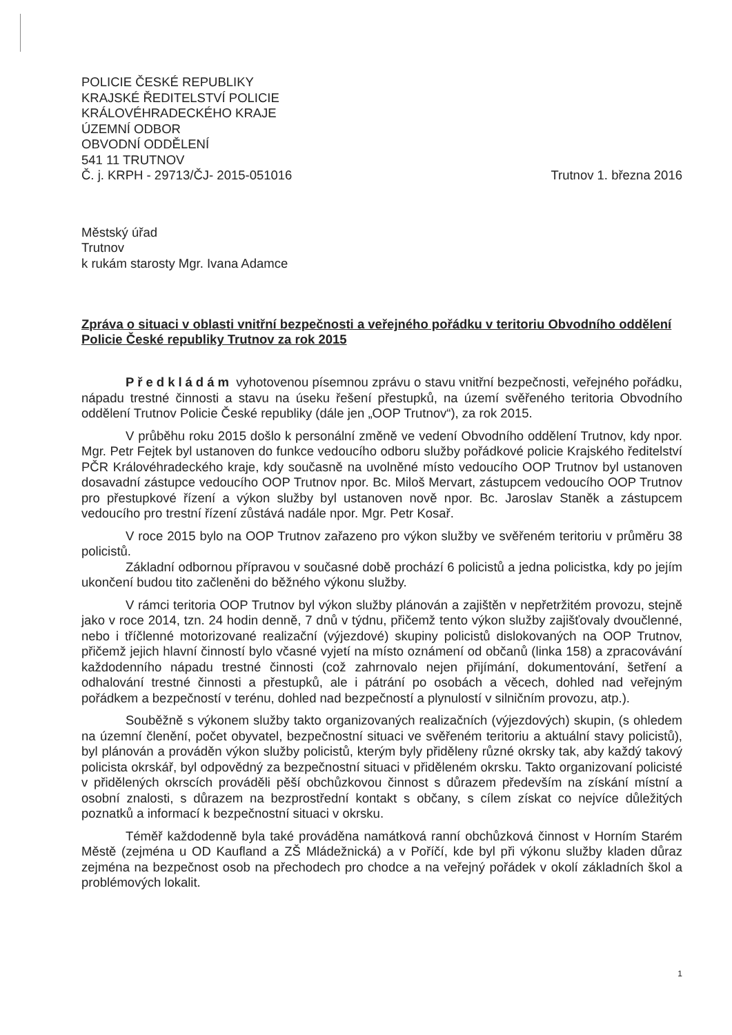POLICIE ČESKÉ REPUBLIKY
KRAJSKÉ ŘEDITELSTVÍ POLICIE
KRÁLOVÉHRADECKÉHO KRAJE
ÚZEMNÍ ODBOR
OBVODNÍ ODDĚLENÍ
541 11 TRUTNOV
Č. j. KRPH - 29713/ČJ- 2015-051016 Trutnov 1. března 2016
Městský úřad
Trutnov
k rukám starosty Mgr. Ivana Adamce
Zpráva o situaci v oblasti vnitřní bezpečnosti a veřejného pořádku v teritoriu Obvodního oddělení Policie České republiky Trutnov za rok 2015
Předkládám vyhotovenou písemnou zprávu o stavu vnitřní bezpečnosti, veřejného pořádku, nápadu trestné činnosti a stavu na úseku řešení přestupků, na území svěřeného teritoria Obvodního oddělení Trutnov Policie České republiky (dále jen „OOP Trutnov“), za rok 2015.
V průběhu roku 2015 došlo k personální změně ve vedení Obvodního oddělení Trutnov, kdy npor. Mgr. Petr Fejtek byl ustanoven do funkce vedoucího odboru služby pořádkové policie Krajského ředitelství PČR Královéhradeckého kraje, kdy současně na uvolněné místo vedoucího OOP Trutnov byl ustanoven dosavadní zástupce vedoucího OOP Trutnov npor. Bc. Miloš Mervart, zástupcem vedoucího OOP Trutnov pro přestupkové řízení a výkon služby byl ustanoven nově npor. Bc. Jaroslav Staněk a zástupcem vedoucího pro trestní řízení zůstává nadále npor. Mgr. Petr Kosař.
V roce 2015 bylo na OOP Trutnov zařazeno pro výkon služby ve svěřeném teritoriu v průměru 38 policistů.
Základní odbornou přípravou v současné době prochází 6 policistů a jedna policistka, kdy po jejím ukončení budou tito začleněni do běžného výkonu služby.
V rámci teritoria OOP Trutnov byl výkon služby plánován a zajištěn v nepřetržitém provozu, stejně jako v roce 2014, tzn. 24 hodin denně, 7 dnů v týdnu, přičemž tento výkon služby zajišťovaly dvoučlenné, nebo i tříčlenné motorizované realizační (výjezdové) skupiny policistů dislokovaných na OOP Trutnov, přičemž jejich hlavní činností bylo včasné vyjetí na místo oznámení od občanů (linka 158) a zpracovávání každodenního nápadu trestné činnosti (což zahrnovalo nejen přijímání, dokumentování, šetření a odhalování trestné činnosti a přestupků, ale i pátrání po osobách a věcech, dohled nad veřejným pořádkem a bezpečností v terénu, dohled nad bezpečností a plynulostí v silničním provozu, atp.).
Souběžně s výkonem služby takto organizovaných realizačních (výjezdových) skupin, (s ohledem na územní členění, počet obyvatel, bezpečnostní situaci ve svěřeném teritoriu a aktuální stavy policistů), byl plánován a prováděn výkon služby policistů, kterým byly přiděleny různé okrsky tak, aby každý takový policista okrskář, byl odpovědný za bezpečnostní situaci v přiděleném okrsku. Takto organizovaní policisté v přidělených okrscích prováděli pěší obchůzkovou činnost s důrazem především na získání místní a osobní znalosti, s důrazem na bezprostřední kontakt s občany, s cílem získat co nejvíce důležitých poznatků a informací k bezpečnostní situaci v okrsku.
Téměř každodenně byla také prováděna namátková ranní obchůzková činnost v Horním Starém Městě (zejména u OD Kaufland a ZŠ Mládežnická) a v Poříčí, kde byl při výkonu služby kladen důraz zejména na bezpečnost osob na přechodech pro chodce a na veřejný pořádek v okolí základních škol a problémových lokalit.
1